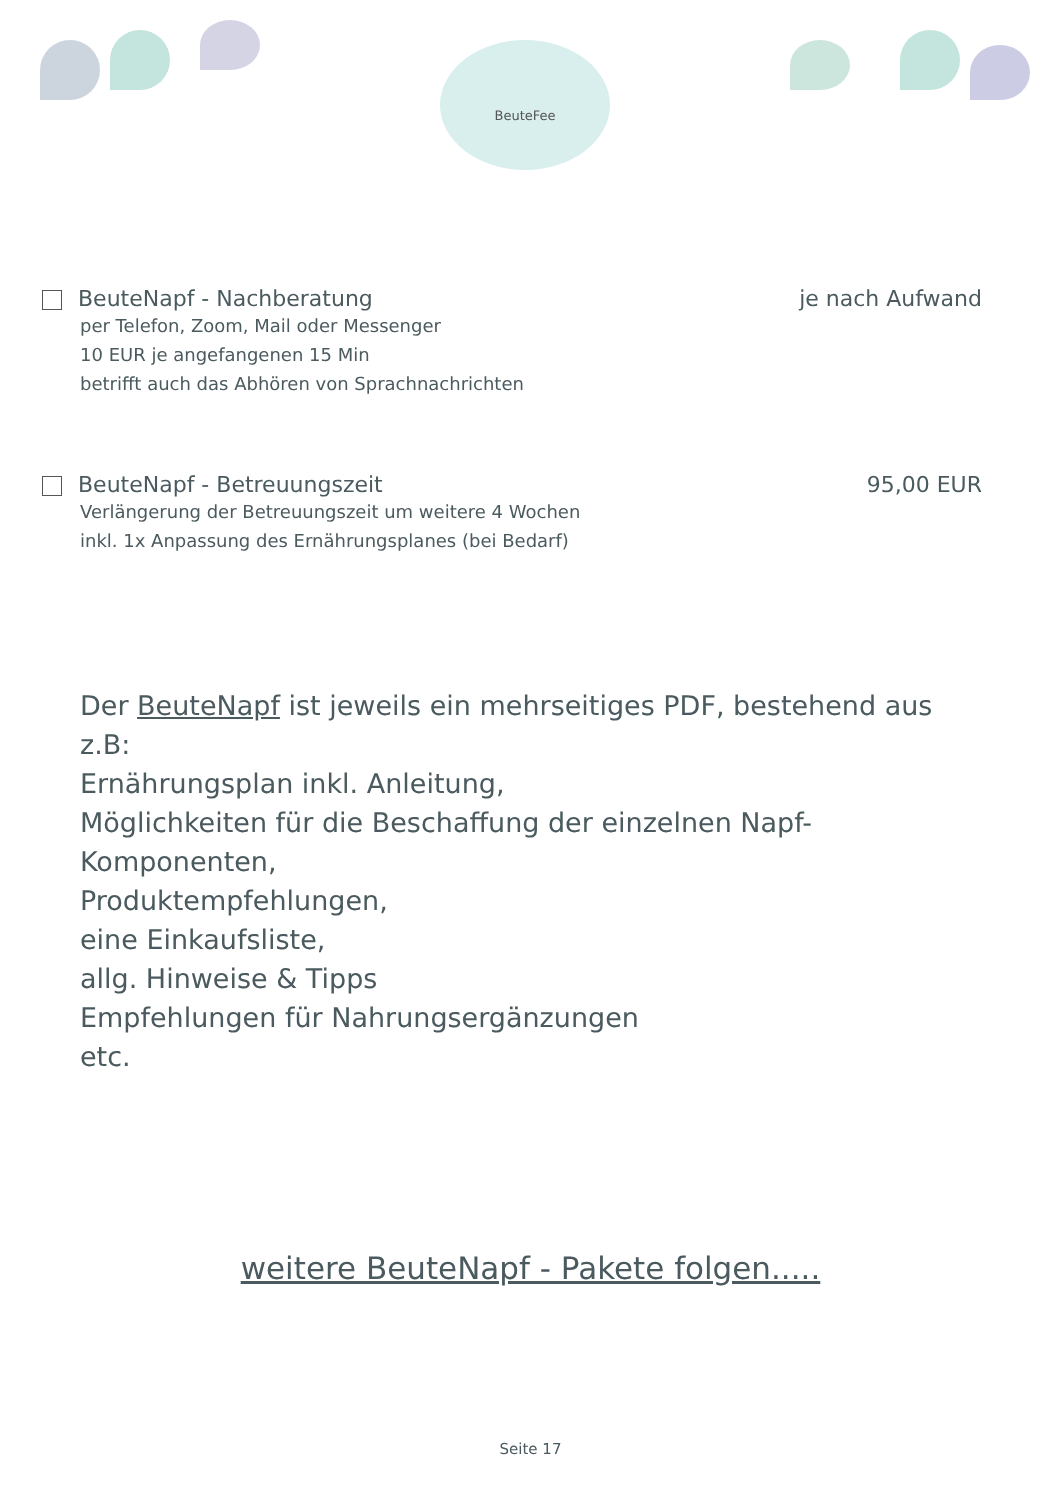BeuteFee
BeuteNapf - Nachberatung je nach Aufwand
per Telefon, Zoom, Mail oder Messenger
10 EUR je angefangenen 15 Min
betrifft auch das Abhören von Sprachnachrichten
BeuteNapf - Betreuungszeit 95,00 EUR
Verlängerung der Betreuungszeit um weitere 4 Wochen
inkl. 1x Anpassung des Ernährungsplanes (bei Bedarf)
Der BeuteNapf ist jeweils ein mehrseitiges PDF, bestehend aus z.B:
Ernährungsplan inkl. Anleitung,
Möglichkeiten für die Beschaffung der einzelnen Napf-Komponenten,
Produktempfehlungen,
eine Einkaufsliste,
allg. Hinweise & Tipps
Empfehlungen für Nahrungsergänzungen
etc.
weitere BeuteNapf - Pakete folgen.....
Seite 17